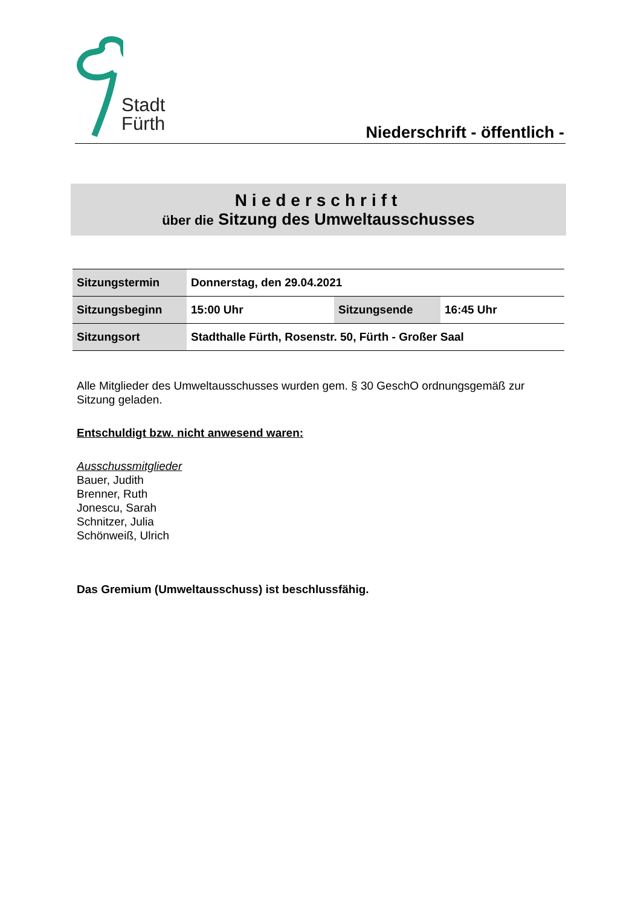Stadt
Fürth
Niederschrift - öffentlich -
Niederschrift
über die Sitzung des Umweltausschusses
| Sitzungstermin | Donnerstag, den 29.04.2021 | | |
| Sitzungsbeginn | 15:00 Uhr | Sitzungsende | 16:45 Uhr |
| Sitzungsort | Stadthalle Fürth, Rosenstr. 50, Fürth - Großer Saal | | |
Alle Mitglieder des Umweltausschusses wurden gem. § 30 GeschO ordnungsgemäß zur Sitzung geladen.
Entschuldigt bzw. nicht anwesend waren:
Ausschussmitglieder
Bauer, Judith
Brenner, Ruth
Jonescu, Sarah
Schnitzer, Julia
Schönweiß, Ulrich
Das Gremium (Umweltausschuss) ist beschlussfähig.